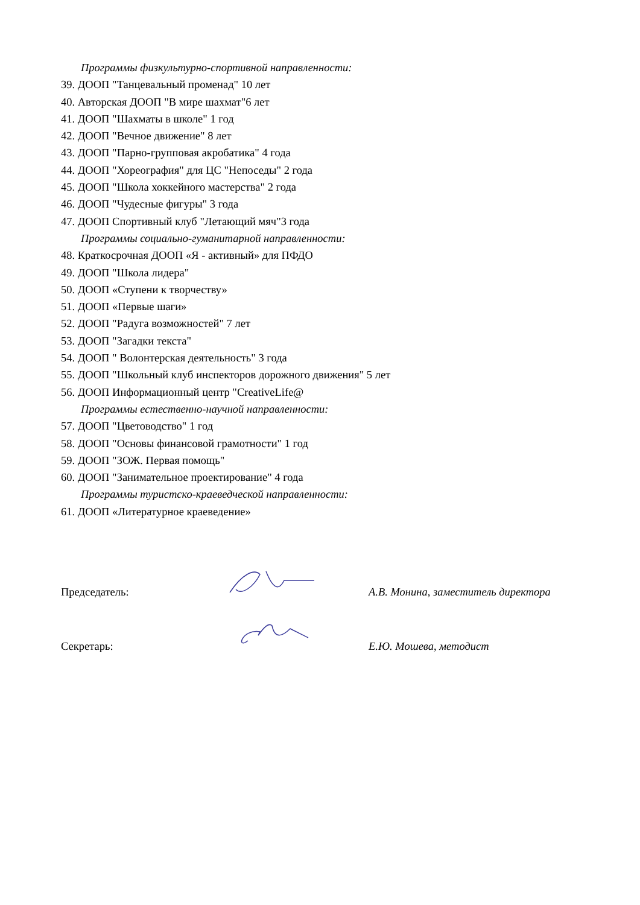Программы физкультурно-спортивной направленности:
39. ДООП "Танцевальный променад" 10 лет
40. Авторская ДООП "В мире шахмат"6 лет
41. ДООП "Шахматы в школе" 1 год
42. ДООП "Вечное движение" 8 лет
43. ДООП "Парно-групповая акробатика" 4 года
44. ДООП "Хореография" для ЦС "Непоседы" 2 года
45. ДООП "Школа хоккейного мастерства" 2 года
46. ДООП "Чудесные фигуры" 3 года
47. ДООП Спортивный клуб "Летающий мяч"3 года
Программы социально-гуманитарной направленности:
48. Краткосрочная ДООП «Я - активный» для ПФДО
49. ДООП "Школа лидера"
50. ДООП «Ступени к творчеству»
51. ДООП «Первые шаги»
52. ДООП "Радуга возможностей" 7 лет
53. ДООП "Загадки текста"
54. ДООП " Волонтерская деятельность" 3 года
55. ДООП "Школьный клуб инспекторов дорожного движения" 5 лет
56. ДООП Информационный центр "CreativeLife@
Программы естественно-научной направленности:
57. ДООП "Цветоводство" 1 год
58. ДООП "Основы финансовой грамотности" 1 год
59. ДООП "ЗОЖ. Первая помощь"
60. ДООП "Занимательное проектирование" 4 года
Программы туристско-краеведческой направленности:
61. ДООП «Литературное краеведение»
Председатель: А.В. Монина, заместитель директора
Секретарь: Е.Ю. Мошева, методист